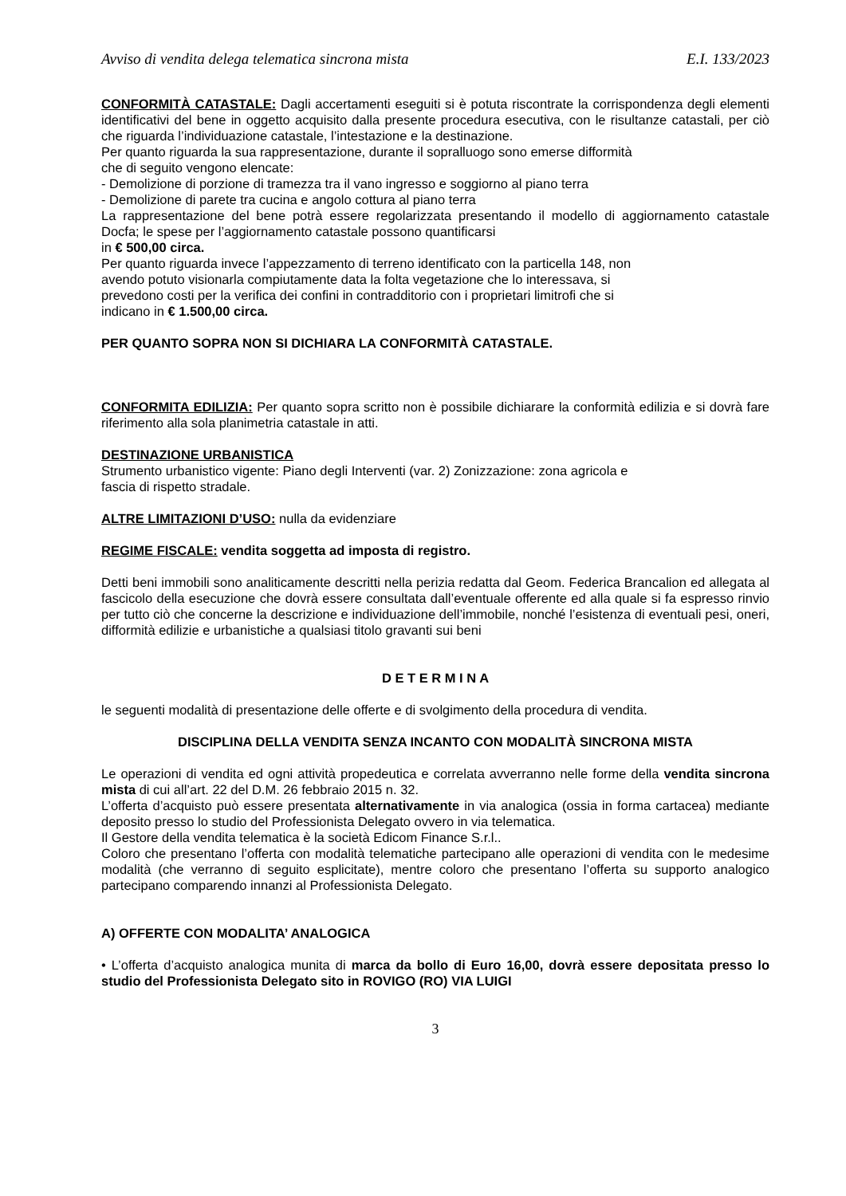Avviso di vendita delega telematica sincrona mista E.I. 133/2023
CONFORMITÀ CATASTALE: Dagli accertamenti eseguiti si è potuta riscontrate la corrispondenza degli elementi identificativi del bene in oggetto acquisito dalla presente procedura esecutiva, con le risultanze catastali, per ciò che riguarda l’individuazione catastale, l’intestazione e la destinazione.
Per quanto riguarda la sua rappresentazione, durante il sopralluogo sono emerse difformità
che di seguito vengono elencate:
- Demolizione di porzione di tramezza tra il vano ingresso e soggiorno al piano terra
- Demolizione di parete tra cucina e angolo cottura al piano terra
La rappresentazione del bene potrà essere regolarizzata presentando il modello di aggiornamento catastale Docfa; le spese per l’aggiornamento catastale possono quantificarsi
in € 500,00 circa.
Per quanto riguarda invece l’appezzamento di terreno identificato con la particella 148, non
avendo potuto visionarla compiutamente data la folta vegetazione che lo interessava, si
prevedono costi per la verifica dei confini in contradditorio con i proprietari limitrofi che si
indicano in € 1.500,00 circa.
PER QUANTO SOPRA NON SI DICHIARA LA CONFORMITÀ CATASTALE.
CONFORMITA EDILIZIA: Per quanto sopra scritto non è possibile dichiarare la conformità edilizia e si dovrà fare riferimento alla sola planimetria catastale in atti.
DESTINAZIONE URBANISTICA
Strumento urbanistico vigente: Piano degli Interventi (var. 2) Zonizzazione: zona agricola e
fascia di rispetto stradale.
ALTRE LIMITAZIONI D’USO: nulla da evidenziare
REGIME FISCALE: vendita soggetta ad imposta di registro.
Detti beni immobili sono analiticamente descritti nella perizia redatta dal Geom. Federica Brancalion ed allegata al fascicolo della esecuzione che dovrà essere consultata dall’eventuale offerente ed alla quale si fa espresso rinvio per tutto ciò che concerne la descrizione e individuazione dell’immobile, nonché l’esistenza di eventuali pesi, oneri, difformità edilizie e urbanistiche a qualsiasi titolo gravanti sui beni
D E T E R M I N A
le seguenti modalità di presentazione delle offerte e di svolgimento della procedura di vendita.
DISCIPLINA DELLA VENDITA SENZA INCANTO CON MODALITÀ SINCRONA MISTA
Le operazioni di vendita ed ogni attività propedeutica e correlata avverranno nelle forme della vendita sincrona mista di cui all’art. 22 del D.M. 26 febbraio 2015 n. 32.
L’offerta d’acquisto può essere presentata alternativamente in via analogica (ossia in forma cartacea) mediante deposito presso lo studio del Professionista Delegato ovvero in via telematica.
Il Gestore della vendita telematica è la società Edicom Finance S.r.l..
Coloro che presentano l’offerta con modalità telematiche partecipano alle operazioni di vendita con le medesime modalità (che verranno di seguito esplicitate), mentre coloro che presentano l’offerta su supporto analogico partecipano comparendo innanzi al Professionista Delegato.
A) OFFERTE CON MODALITA’ ANALOGICA
• L’offerta d’acquisto analogica munita di marca da bollo di Euro 16,00, dovrà essere depositata presso lo studio del Professionista Delegato sito in ROVIGO (RO) VIA LUIGI
3